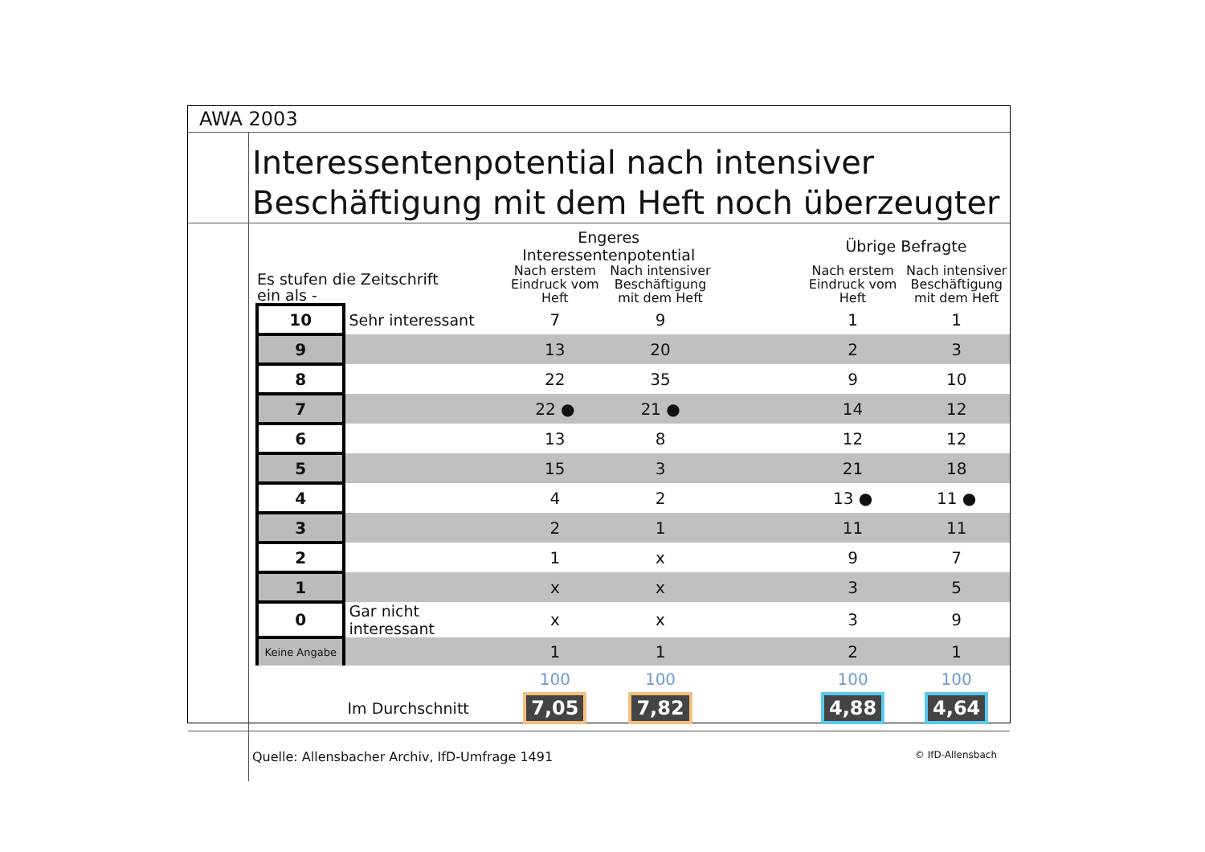AWA 2003
Interessentenpotential nach intensiver Beschäftigung mit dem Heft noch überzeugter
| Es stufen die Zeitschrift ein als - | | Engeres Interessentenpotential | | | Übrige Befragte | |
| --- | --- | --- | --- | --- | --- | --- |
| | | Nach erstem Eindruck vom Heft | Nach intensiver Beschäftigung mit dem Heft | | Nach erstem Eindruck vom Heft | Nach intensiver Beschäftigung mit dem Heft |
| 10 | Sehr interessant | 7 | 9 | | 1 | 1 |
| 9 | | 13 | 20 | | 2 | 3 |
| 8 | | 22 | 35 | | 9 | 10 |
| 7 | | 22 ● | 21 ● | | 14 | 12 |
| 6 | | 13 | 8 | | 12 | 12 |
| 5 | | 15 | 3 | | 21 | 18 |
| 4 | | 4 | 2 | | 13 ● | 11 ● |
| 3 | | 2 | 1 | | 11 | 11 |
| 2 | | 1 | x | | 9 | 7 |
| 1 | | x | x | | 3 | 5 |
| 0 | Gar nicht interessant | x | x | | 3 | 9 |
| Keine Angabe | | 1 | 1 | | 2 | 1 |
| | | 100 | 100 | | 100 | 100 |
| | Im Durchschnitt | 7,05 | 7,82 | | 4,88 | 4,64 |
Quelle: Allensbacher Archiv, IfD-Umfrage 1491 © IfD-Allensbach